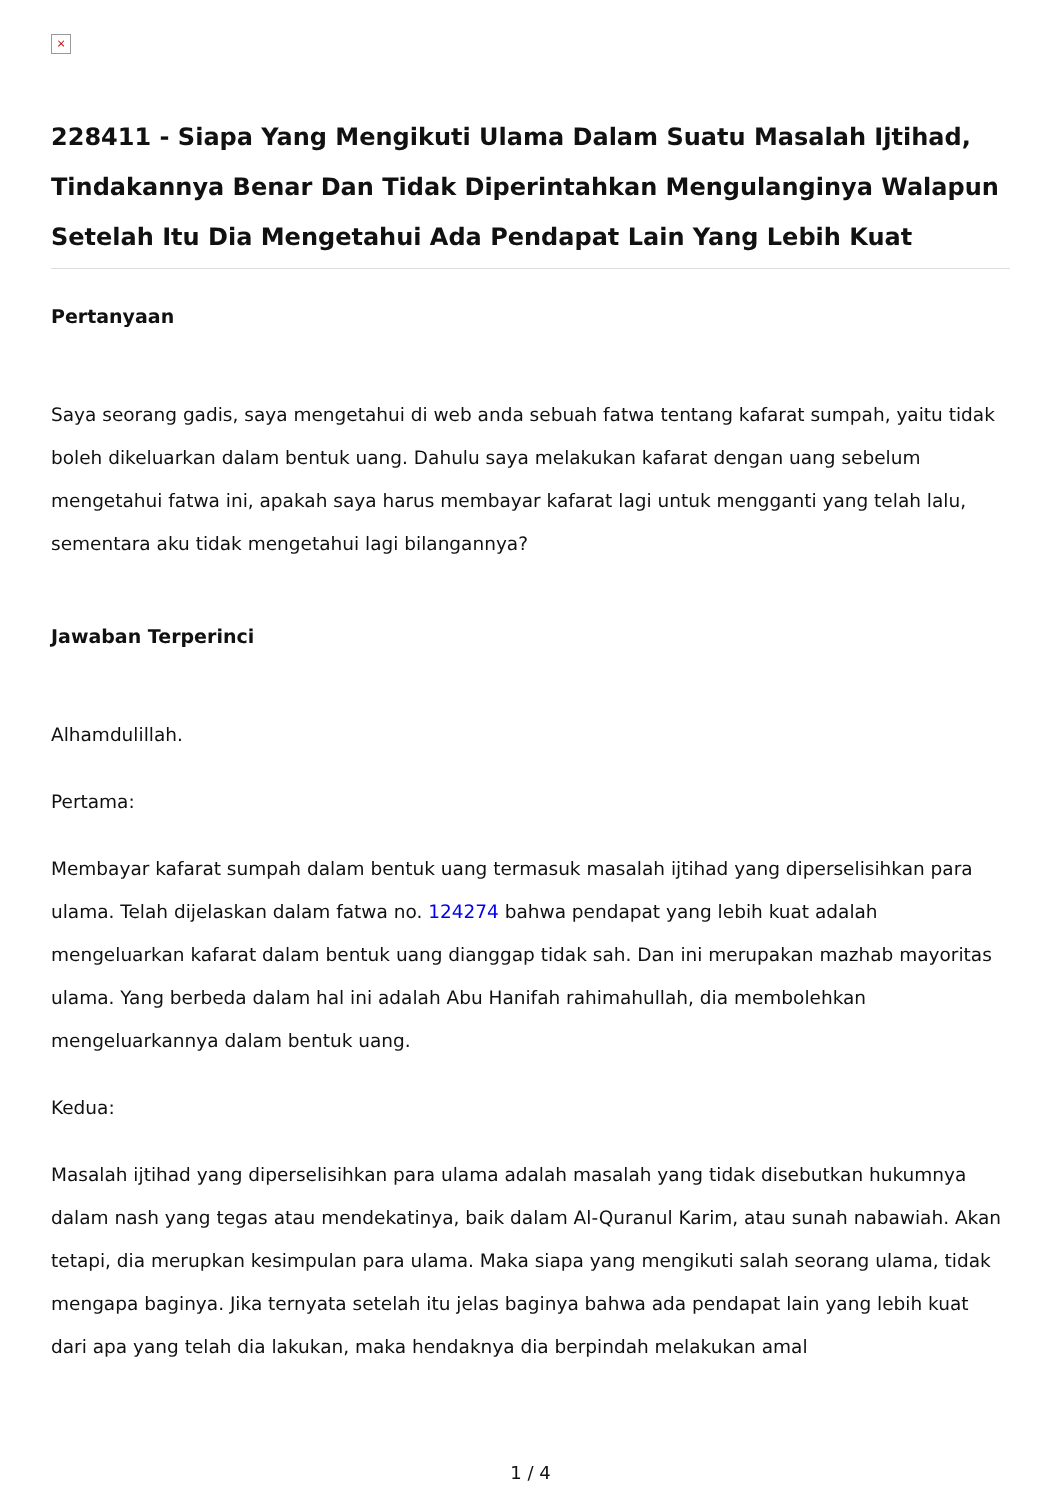×
228411 - Siapa Yang Mengikuti Ulama Dalam Suatu Masalah Ijtihad, Tindakannya Benar Dan Tidak Diperintahkan Mengulanginya Walapun Setelah Itu Dia Mengetahui Ada Pendapat Lain Yang Lebih Kuat
Pertanyaan
Saya seorang gadis, saya mengetahui di web anda sebuah fatwa tentang kafarat sumpah, yaitu tidak boleh dikeluarkan dalam bentuk uang. Dahulu saya melakukan kafarat dengan uang sebelum mengetahui fatwa ini, apakah saya harus membayar kafarat lagi untuk mengganti yang telah lalu, sementara aku tidak mengetahui lagi bilangannya?
Jawaban Terperinci
Alhamdulillah.
Pertama:
Membayar kafarat sumpah dalam bentuk uang termasuk masalah ijtihad yang diperselisihkan para ulama. Telah dijelaskan dalam fatwa no. 124274 bahwa pendapat yang lebih kuat adalah mengeluarkan kafarat dalam bentuk uang dianggap tidak sah. Dan ini merupakan mazhab mayoritas ulama. Yang berbeda dalam hal ini adalah Abu Hanifah rahimahullah, dia membolehkan mengeluarkannya dalam bentuk uang.
Kedua:
Masalah ijtihad yang diperselisihkan para ulama adalah masalah yang tidak disebutkan hukumnya dalam nash yang tegas atau mendekatinya, baik dalam Al-Quranul Karim, atau sunah nabawiah. Akan tetapi, dia merupkan kesimpulan para ulama. Maka siapa yang mengikuti salah seorang ulama, tidak mengapa baginya. Jika ternyata setelah itu jelas baginya bahwa ada pendapat lain yang lebih kuat dari apa yang telah dia lakukan, maka hendaknya dia berpindah melakukan amal
1 / 4